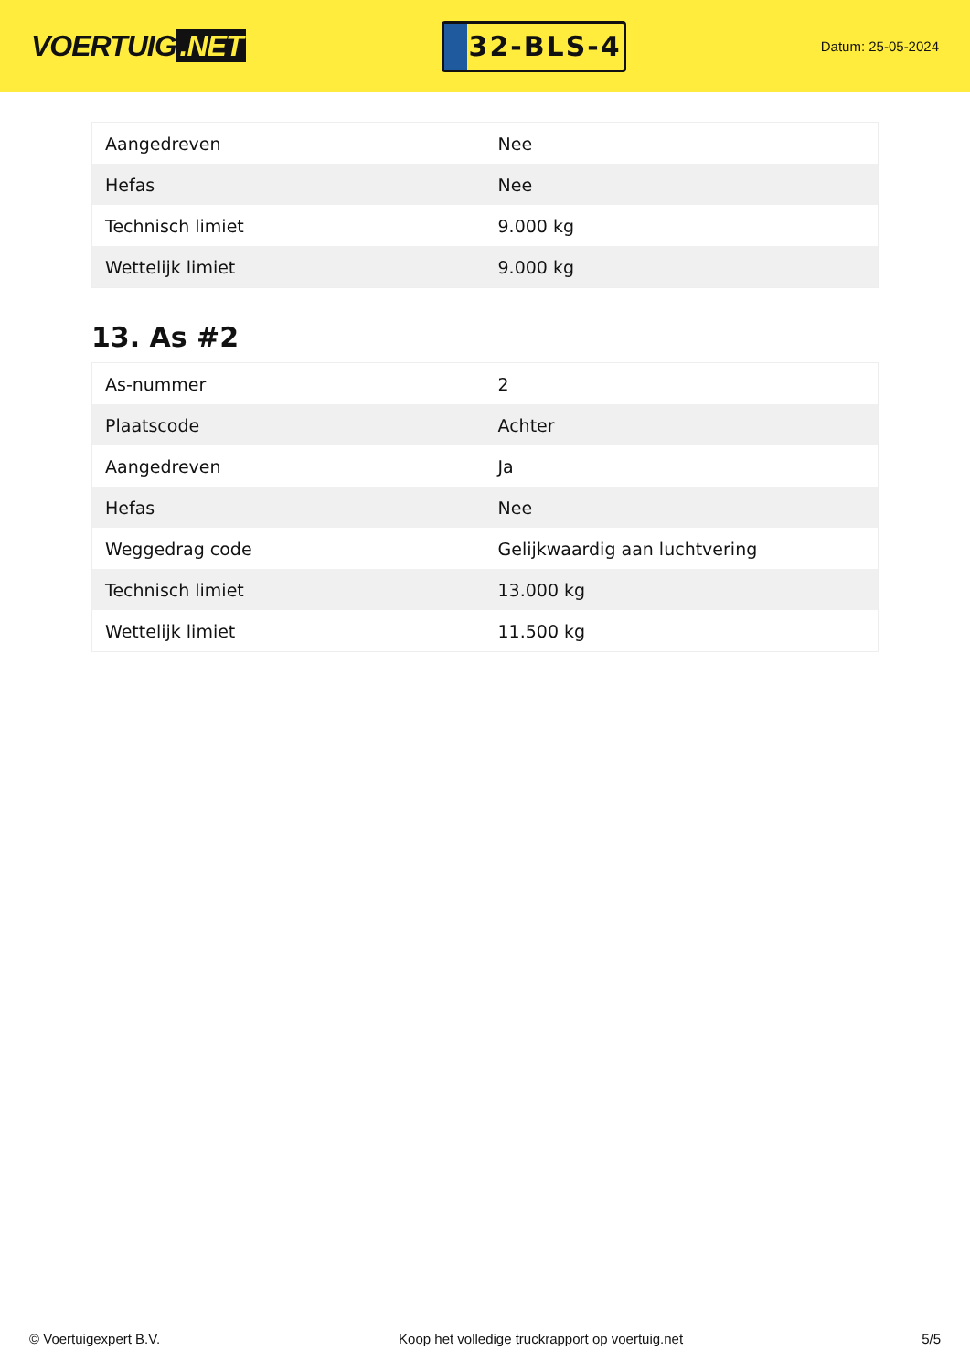VOERTUIG.NET
32-BLS-4
Datum: 25-05-2024
| Aangedreven | Nee |
| Hefas | Nee |
| Technisch limiet | 9.000 kg |
| Wettelijk limiet | 9.000 kg |
13. As #2
| As-nummer | 2 |
| Plaatscode | Achter |
| Aangedreven | Ja |
| Hefas | Nee |
| Weggedrag code | Gelijkwaardig aan luchtvering |
| Technisch limiet | 13.000 kg |
| Wettelijk limiet | 11.500 kg |
© Voertuigexpert B.V. Koop het volledige truckrapport op voertuig.net 5/5